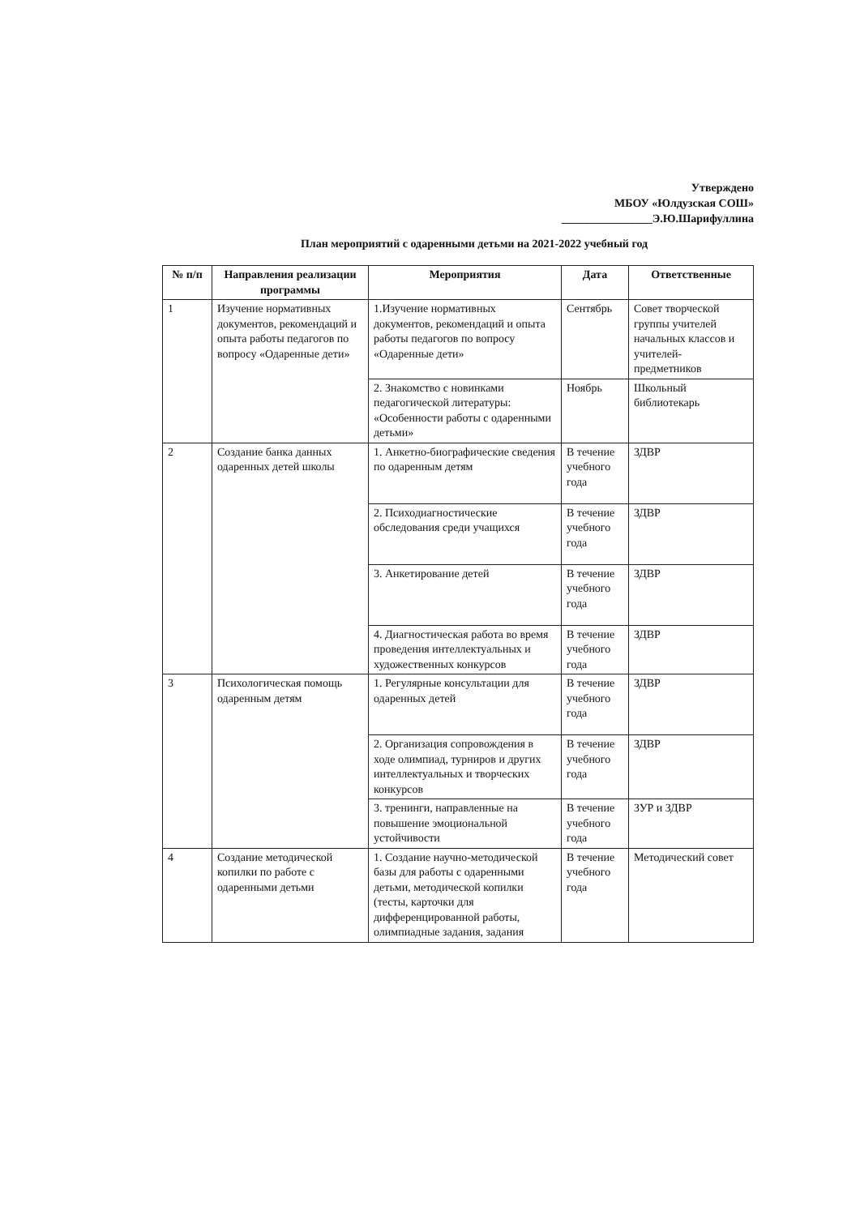Утверждено
МБОУ «Юлдузская СОШ»
________________Э.Ю.Шарифуллина
План мероприятий с одаренными детьми на 2021-2022 учебный год
| № п/п | Направления реализации программы | Мероприятия | Дата | Ответственные |
| --- | --- | --- | --- | --- |
| 1 | Изучение нормативных документов, рекомендаций и опыта работы педагогов по вопросу «Одаренные дети» | 1.Изучение нормативных документов, рекомендаций и опыта работы педагогов по вопросу «Одаренные дети» | Сентябрь | Совет творческой группы учителей начальных классов и учителей-предметников |
| | | 2. Знакомство с новинками педагогической литературы: «Особенности работы с одаренными детьми» | Ноябрь | Школьный библиотекарь |
| 2 | Создание банка данных одаренных детей школы | 1. Анкетно-биографические сведения по одаренным детям | В течение учебного года | ЗДВР |
| | | 2. Психодиагностические обследования среди учащихся | В течение учебного года | ЗДВР |
| | | 3. Анкетирование детей | В течение учебного года | ЗДВР |
| | | 4. Диагностическая работа во время проведения интеллектуальных и художественных конкурсов | В течение учебного года | ЗДВР |
| 3 | Психологическая помощь одаренным детям | 1. Регулярные консультации для одаренных детей | В течение учебного года | ЗДВР |
| | | 2. Организация сопровождения в ходе олимпиад, турниров и других интеллектуальных и творческих конкурсов | В течение учебного года | ЗДВР |
| | | 3. тренинги, направленные на повышение эмоциональной устойчивости | В течение учебного года | ЗУР и ЗДВР |
| 4 | Создание методической копилки по работе с одаренными детьми | 1. Создание научно-методической базы для работы с одаренными детьми, методической копилки (тесты, карточки для дифференцированной работы, олимпиадные задания, задания | В течение учебного года | Методический совет |